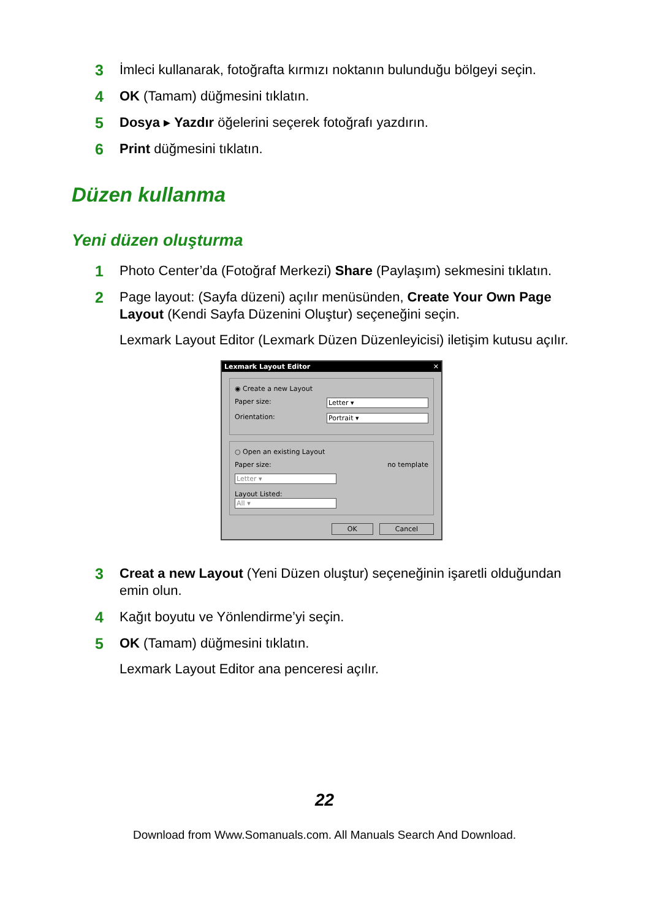3 İmleci kullanarak, fotoğrafta kırmızı noktanın bulunduğu bölgeyi seçin.
4 OK (Tamam) düğmesini tıklatın.
5 Dosya ▸ Yazdır öğelerini seçerek fotoğrafı yazdırın.
6 Print düğmesini tıklatın.
Düzen kullanma
Yeni düzen oluşturma
1 Photo Center’da (Fotoğraf Merkezi) Share (Paylaşım) sekmesini tıklatın.
2 Page layout: (Sayfa düzeni) açılır menüsünden, Create Your Own Page Layout (Kendi Sayfa Düzenini Oluştur) seçeneğini seçin.
Lexmark Layout Editor (Lexmark Düzen Düzenleyicisi) iletişim kutusu açılır.
Lexmark Layout Editor ✕
◉ Create a new Layout
Paper size: Letter ▾
Orientation: Portrait ▾
○ Open an existing Layout
Paper size: no template
Letter ▾
Layout Listed:
All ▾
OK Cancel
3 Creat a new Layout (Yeni Düzen oluştur) seçeneğinin işaretli olduğundan emin olun.
4 Kağıt boyutu ve Yönlendirme’yi seçin.
5 OK (Tamam) düğmesini tıklatın.
Lexmark Layout Editor ana penceresi açılır.
22
Download from Www.Somanuals.com. All Manuals Search And Download.